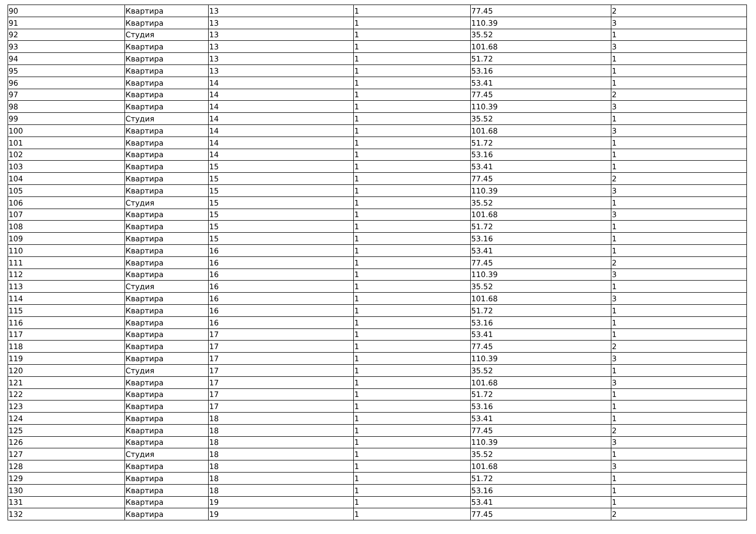| 90 | Квартира | 13 | 1 | 77.45 | 2 |
| 91 | Квартира | 13 | 1 | 110.39 | 3 |
| 92 | Студия | 13 | 1 | 35.52 | 1 |
| 93 | Квартира | 13 | 1 | 101.68 | 3 |
| 94 | Квартира | 13 | 1 | 51.72 | 1 |
| 95 | Квартира | 13 | 1 | 53.16 | 1 |
| 96 | Квартира | 14 | 1 | 53.41 | 1 |
| 97 | Квартира | 14 | 1 | 77.45 | 2 |
| 98 | Квартира | 14 | 1 | 110.39 | 3 |
| 99 | Студия | 14 | 1 | 35.52 | 1 |
| 100 | Квартира | 14 | 1 | 101.68 | 3 |
| 101 | Квартира | 14 | 1 | 51.72 | 1 |
| 102 | Квартира | 14 | 1 | 53.16 | 1 |
| 103 | Квартира | 15 | 1 | 53.41 | 1 |
| 104 | Квартира | 15 | 1 | 77.45 | 2 |
| 105 | Квартира | 15 | 1 | 110.39 | 3 |
| 106 | Студия | 15 | 1 | 35.52 | 1 |
| 107 | Квартира | 15 | 1 | 101.68 | 3 |
| 108 | Квартира | 15 | 1 | 51.72 | 1 |
| 109 | Квартира | 15 | 1 | 53.16 | 1 |
| 110 | Квартира | 16 | 1 | 53.41 | 1 |
| 111 | Квартира | 16 | 1 | 77.45 | 2 |
| 112 | Квартира | 16 | 1 | 110.39 | 3 |
| 113 | Студия | 16 | 1 | 35.52 | 1 |
| 114 | Квартира | 16 | 1 | 101.68 | 3 |
| 115 | Квартира | 16 | 1 | 51.72 | 1 |
| 116 | Квартира | 16 | 1 | 53.16 | 1 |
| 117 | Квартира | 17 | 1 | 53.41 | 1 |
| 118 | Квартира | 17 | 1 | 77.45 | 2 |
| 119 | Квартира | 17 | 1 | 110.39 | 3 |
| 120 | Студия | 17 | 1 | 35.52 | 1 |
| 121 | Квартира | 17 | 1 | 101.68 | 3 |
| 122 | Квартира | 17 | 1 | 51.72 | 1 |
| 123 | Квартира | 17 | 1 | 53.16 | 1 |
| 124 | Квартира | 18 | 1 | 53.41 | 1 |
| 125 | Квартира | 18 | 1 | 77.45 | 2 |
| 126 | Квартира | 18 | 1 | 110.39 | 3 |
| 127 | Студия | 18 | 1 | 35.52 | 1 |
| 128 | Квартира | 18 | 1 | 101.68 | 3 |
| 129 | Квартира | 18 | 1 | 51.72 | 1 |
| 130 | Квартира | 18 | 1 | 53.16 | 1 |
| 131 | Квартира | 19 | 1 | 53.41 | 1 |
| 132 | Квартира | 19 | 1 | 77.45 | 2 |